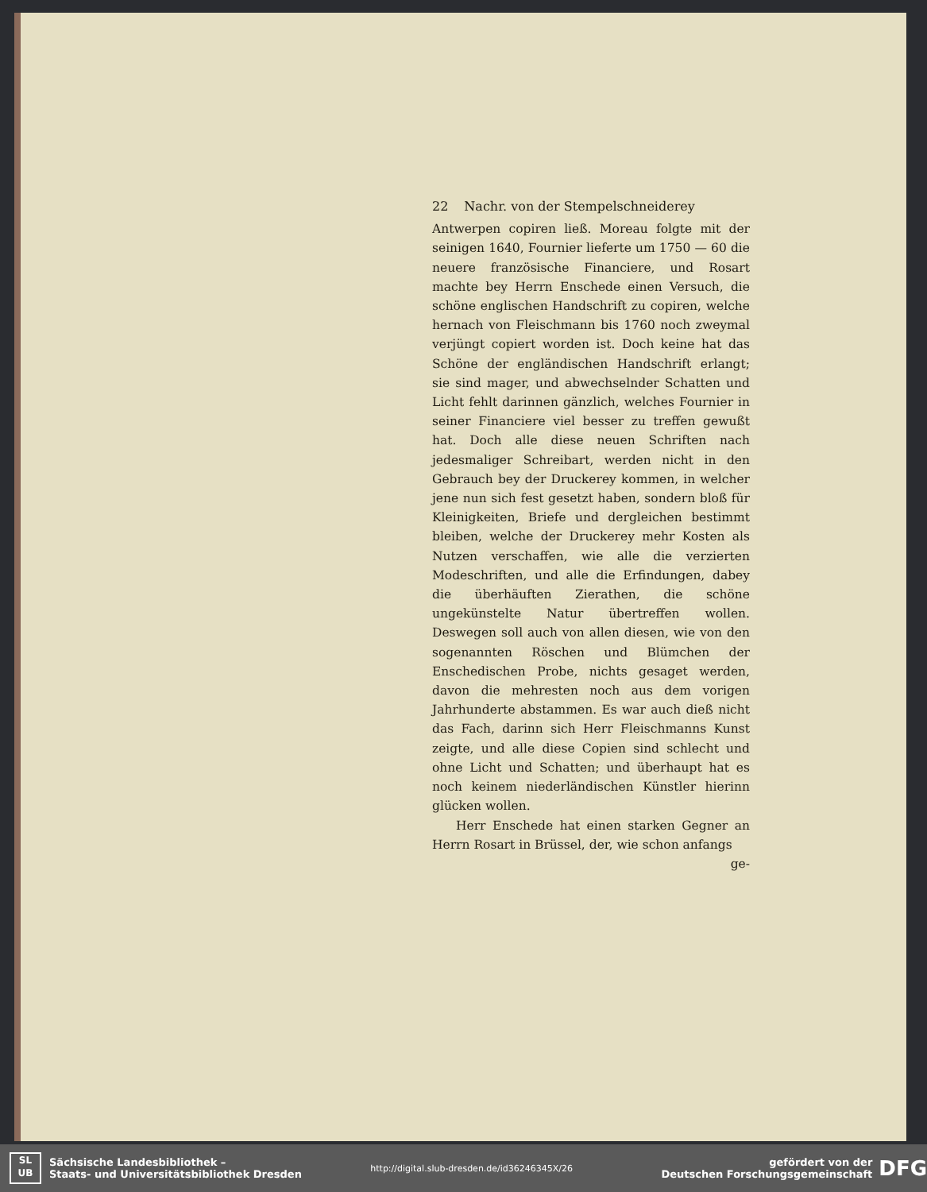22 Nachr. von der Stempelschneiderey
Antwerpen copiren ließ. Moreau folgte mit der seinigen 1640, Fournier lieferte um 1750 — 60 die neuere französische Financiere, und Rosart machte bey Herrn Enschede einen Versuch, die schöne englischen Handschrift zu copiren, welche hernach von Fleischmann bis 1760 noch zweymal verjüngt copiert worden ist. Doch keine hat das Schöne der engländischen Handschrift erlangt; sie sind mager, und abwechselnder Schatten und Licht fehlt darinnen gänzlich, welches Fournier in seiner Financiere viel besser zu treffen gewußt hat. Doch alle diese neuen Schriften nach jedesmaliger Schreibart, werden nicht in den Gebrauch bey der Druckerey kommen, in welcher jene nun sich fest gesetzt haben, sondern bloß für Kleinigkeiten, Briefe und dergleichen bestimmt bleiben, welche der Druckerey mehr Kosten als Nutzen verschaffen, wie alle die verzierten Modeschriften, und alle die Erfindungen, dabey die überhäuften Zierathen, die schöne ungekünstelte Natur übertreffen wollen. Deswegen soll auch von allen diesen, wie von den sogenannten Röschen und Blümchen der Enschedischen Probe, nichts gesaget werden, davon die mehresten noch aus dem vorigen Jahrhunderte abstammen. Es war auch dieß nicht das Fach, darinn sich Herr Fleischmanns Kunst zeigte, und alle diese Copien sind schlecht und ohne Licht und Schatten; und überhaupt hat es noch keinem niederländischen Künstler hierinn glücken wollen.
Herr Enschede hat einen starken Gegner an Herrn Rosart in Brüssel, der, wie schon anfangs
ge-
SL
UB
Sächsische Landesbibliothek –
Staats- und Universitätsbibliothek Dresden
http://digital.slub-dresden.de/id36246345X/26
gefördert von der
Deutschen Forschungsgemeinschaft
DFG